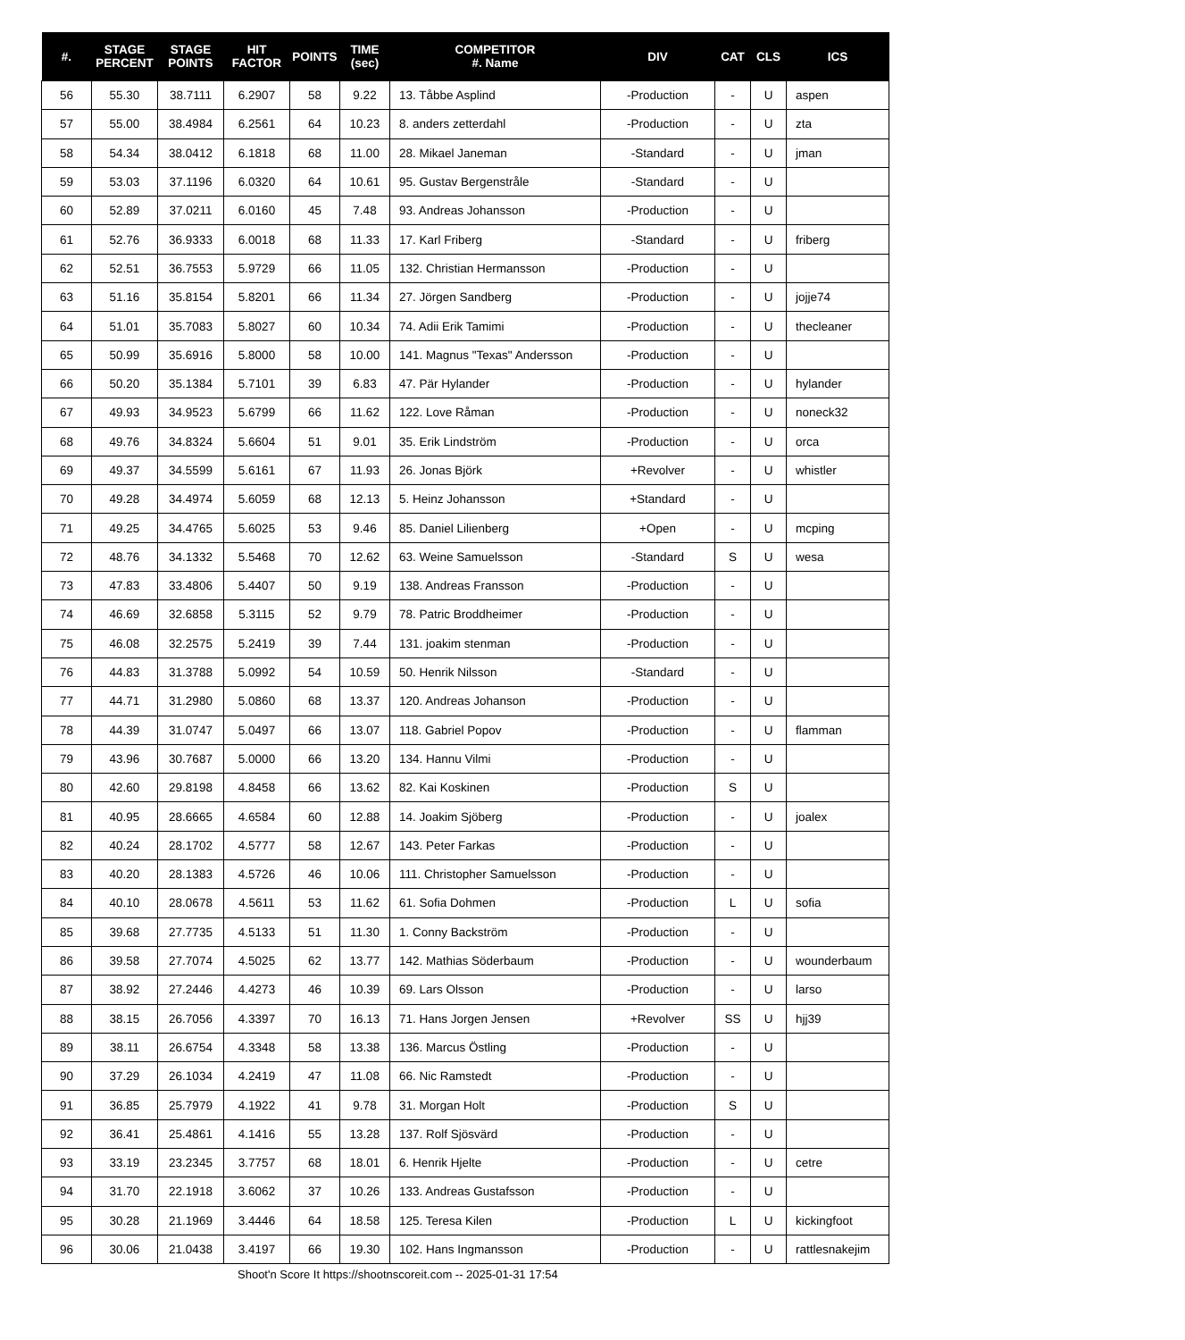| #. | STAGE PERCENT | STAGE POINTS | HIT FACTOR | POINTS | TIME (sec) | COMPETITOR #. Name | DIV | CAT | CLS | ICS |
| --- | --- | --- | --- | --- | --- | --- | --- | --- | --- | --- |
| 56 | 55.30 | 38.7111 | 6.2907 | 58 | 9.22 | 13. Tåbbe Asplind | -Production | - | U | aspen |
| 57 | 55.00 | 38.4984 | 6.2561 | 64 | 10.23 | 8. anders zetterdahl | -Production | - | U | zta |
| 58 | 54.34 | 38.0412 | 6.1818 | 68 | 11.00 | 28. Mikael Janeman | -Standard | - | U | jman |
| 59 | 53.03 | 37.1196 | 6.0320 | 64 | 10.61 | 95. Gustav Bergenstråle | -Standard | - | U | |
| 60 | 52.89 | 37.0211 | 6.0160 | 45 | 7.48 | 93. Andreas Johansson | -Production | - | U | |
| 61 | 52.76 | 36.9333 | 6.0018 | 68 | 11.33 | 17. Karl Friberg | -Standard | - | U | friberg |
| 62 | 52.51 | 36.7553 | 5.9729 | 66 | 11.05 | 132. Christian Hermansson | -Production | - | U | |
| 63 | 51.16 | 35.8154 | 5.8201 | 66 | 11.34 | 27. Jörgen Sandberg | -Production | - | U | jojje74 |
| 64 | 51.01 | 35.7083 | 5.8027 | 60 | 10.34 | 74. Adii Erik Tamimi | -Production | - | U | thecleaner |
| 65 | 50.99 | 35.6916 | 5.8000 | 58 | 10.00 | 141. Magnus "Texas" Andersson | -Production | - | U | |
| 66 | 50.20 | 35.1384 | 5.7101 | 39 | 6.83 | 47. Pär Hylander | -Production | - | U | hylander |
| 67 | 49.93 | 34.9523 | 5.6799 | 66 | 11.62 | 122. Love Råman | -Production | - | U | noneck32 |
| 68 | 49.76 | 34.8324 | 5.6604 | 51 | 9.01 | 35. Erik Lindström | -Production | - | U | orca |
| 69 | 49.37 | 34.5599 | 5.6161 | 67 | 11.93 | 26. Jonas Björk | +Revolver | - | U | whistler |
| 70 | 49.28 | 34.4974 | 5.6059 | 68 | 12.13 | 5. Heinz Johansson | +Standard | - | U | |
| 71 | 49.25 | 34.4765 | 5.6025 | 53 | 9.46 | 85. Daniel Lilienberg | +Open | - | U | mcping |
| 72 | 48.76 | 34.1332 | 5.5468 | 70 | 12.62 | 63. Weine Samuelsson | -Standard | S | U | wesa |
| 73 | 47.83 | 33.4806 | 5.4407 | 50 | 9.19 | 138. Andreas Fransson | -Production | - | U | |
| 74 | 46.69 | 32.6858 | 5.3115 | 52 | 9.79 | 78. Patric Broddheimer | -Production | - | U | |
| 75 | 46.08 | 32.2575 | 5.2419 | 39 | 7.44 | 131. joakim stenman | -Production | - | U | |
| 76 | 44.83 | 31.3788 | 5.0992 | 54 | 10.59 | 50. Henrik Nilsson | -Standard | - | U | |
| 77 | 44.71 | 31.2980 | 5.0860 | 68 | 13.37 | 120. Andreas Johanson | -Production | - | U | |
| 78 | 44.39 | 31.0747 | 5.0497 | 66 | 13.07 | 118. Gabriel Popov | -Production | - | U | flamman |
| 79 | 43.96 | 30.7687 | 5.0000 | 66 | 13.20 | 134. Hannu Vilmi | -Production | - | U | |
| 80 | 42.60 | 29.8198 | 4.8458 | 66 | 13.62 | 82. Kai Koskinen | -Production | S | U | |
| 81 | 40.95 | 28.6665 | 4.6584 | 60 | 12.88 | 14. Joakim Sjöberg | -Production | - | U | joalex |
| 82 | 40.24 | 28.1702 | 4.5777 | 58 | 12.67 | 143. Peter Farkas | -Production | - | U | |
| 83 | 40.20 | 28.1383 | 4.5726 | 46 | 10.06 | 111. Christopher Samuelsson | -Production | - | U | |
| 84 | 40.10 | 28.0678 | 4.5611 | 53 | 11.62 | 61. Sofia Dohmen | -Production | L | U | sofia |
| 85 | 39.68 | 27.7735 | 4.5133 | 51 | 11.30 | 1. Conny Backström | -Production | - | U | |
| 86 | 39.58 | 27.7074 | 4.5025 | 62 | 13.77 | 142. Mathias Söderbaum | -Production | - | U | wounderbaum |
| 87 | 38.92 | 27.2446 | 4.4273 | 46 | 10.39 | 69. Lars Olsson | -Production | - | U | larso |
| 88 | 38.15 | 26.7056 | 4.3397 | 70 | 16.13 | 71. Hans Jorgen Jensen | +Revolver | SS | U | hjj39 |
| 89 | 38.11 | 26.6754 | 4.3348 | 58 | 13.38 | 136. Marcus Östling | -Production | - | U | |
| 90 | 37.29 | 26.1034 | 4.2419 | 47 | 11.08 | 66. Nic Ramstedt | -Production | - | U | |
| 91 | 36.85 | 25.7979 | 4.1922 | 41 | 9.78 | 31. Morgan Holt | -Production | S | U | |
| 92 | 36.41 | 25.4861 | 4.1416 | 55 | 13.28 | 137. Rolf Sjösvärd | -Production | - | U | |
| 93 | 33.19 | 23.2345 | 3.7757 | 68 | 18.01 | 6. Henrik Hjelte | -Production | - | U | cetre |
| 94 | 31.70 | 22.1918 | 3.6062 | 37 | 10.26 | 133. Andreas Gustafsson | -Production | - | U | |
| 95 | 30.28 | 21.1969 | 3.4446 | 64 | 18.58 | 125. Teresa Kilen | -Production | L | U | kickingfoot |
| 96 | 30.06 | 21.0438 | 3.4197 | 66 | 19.30 | 102. Hans Ingmansson | -Production | - | U | rattlesnakejim |
Shoot'n Score It https://shootnscoreit.com -- 2025-01-31 17:54